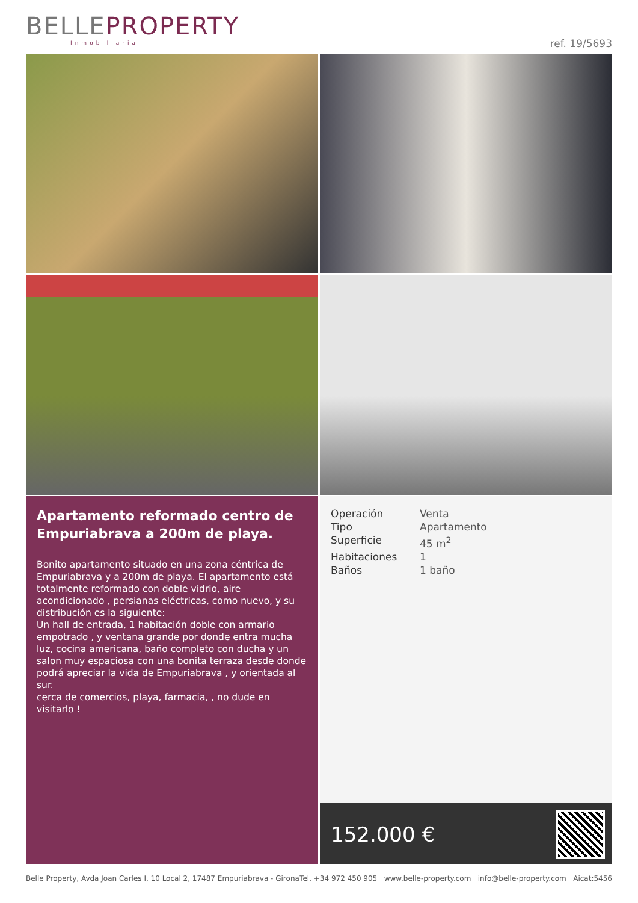BELLEPROPERTY
Inmobiliaria
ref. 19/5693
Apartamento reformado centro de Empuriabrava a 200m de playa.
Bonito apartamento situado en una zona céntrica de Empuriabrava y a 200m de playa. El apartamento está totalmente reformado con doble vidrio, aire acondicionado , persianas eléctricas, como nuevo, y su distribución es la siguiente:
Un hall de entrada, 1 habitación doble con armario empotrado , y ventana grande por donde entra mucha luz, cocina americana, baño completo con ducha y un salon muy espaciosa con una bonita terraza desde donde podrá apreciar la vida de Empuriabrava , y orientada al sur.
cerca de comercios, playa, farmacia, , no dude en visitarlo !
Operación Venta
Tipo Apartamento
Superficie 45 m<sup>2</sup>
Habitaciones 1
Baños 1 baño
152.000 €
Belle Property, Avda Joan Carles I, 10 Local 2, 17487 Empuriabrava - Girona Tel. +34 972 450 905 www.belle-property.com info@belle-property.com Aicat:5456